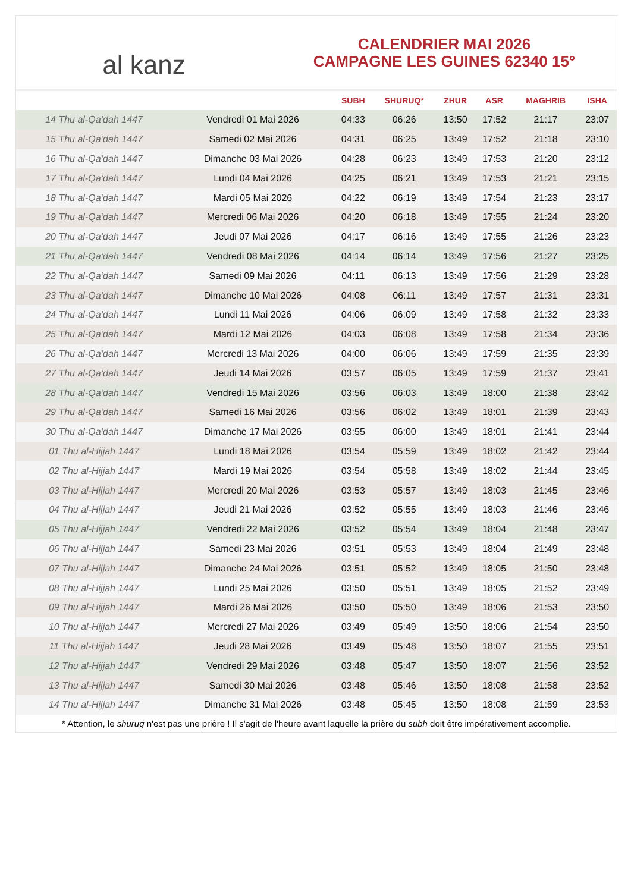al kanz
CALENDRIER MAI 2026
CAMPAGNE LES GUINES 62340 15°
| | | SUBH | SHURUQ* | ZHUR | ASR | MAGHRIB | ISHA |
| --- | --- | --- | --- | --- | --- | --- | --- |
| 14 Thu al-Qa‘dah 1447 | Vendredi 01 Mai 2026 | 04:33 | 06:26 | 13:50 | 17:52 | 21:17 | 23:07 |
| 15 Thu al-Qa‘dah 1447 | Samedi 02 Mai 2026 | 04:31 | 06:25 | 13:49 | 17:52 | 21:18 | 23:10 |
| 16 Thu al-Qa‘dah 1447 | Dimanche 03 Mai 2026 | 04:28 | 06:23 | 13:49 | 17:53 | 21:20 | 23:12 |
| 17 Thu al-Qa‘dah 1447 | Lundi 04 Mai 2026 | 04:25 | 06:21 | 13:49 | 17:53 | 21:21 | 23:15 |
| 18 Thu al-Qa‘dah 1447 | Mardi 05 Mai 2026 | 04:22 | 06:19 | 13:49 | 17:54 | 21:23 | 23:17 |
| 19 Thu al-Qa‘dah 1447 | Mercredi 06 Mai 2026 | 04:20 | 06:18 | 13:49 | 17:55 | 21:24 | 23:20 |
| 20 Thu al-Qa‘dah 1447 | Jeudi 07 Mai 2026 | 04:17 | 06:16 | 13:49 | 17:55 | 21:26 | 23:23 |
| 21 Thu al-Qa‘dah 1447 | Vendredi 08 Mai 2026 | 04:14 | 06:14 | 13:49 | 17:56 | 21:27 | 23:25 |
| 22 Thu al-Qa‘dah 1447 | Samedi 09 Mai 2026 | 04:11 | 06:13 | 13:49 | 17:56 | 21:29 | 23:28 |
| 23 Thu al-Qa‘dah 1447 | Dimanche 10 Mai 2026 | 04:08 | 06:11 | 13:49 | 17:57 | 21:31 | 23:31 |
| 24 Thu al-Qa‘dah 1447 | Lundi 11 Mai 2026 | 04:06 | 06:09 | 13:49 | 17:58 | 21:32 | 23:33 |
| 25 Thu al-Qa‘dah 1447 | Mardi 12 Mai 2026 | 04:03 | 06:08 | 13:49 | 17:58 | 21:34 | 23:36 |
| 26 Thu al-Qa‘dah 1447 | Mercredi 13 Mai 2026 | 04:00 | 06:06 | 13:49 | 17:59 | 21:35 | 23:39 |
| 27 Thu al-Qa‘dah 1447 | Jeudi 14 Mai 2026 | 03:57 | 06:05 | 13:49 | 17:59 | 21:37 | 23:41 |
| 28 Thu al-Qa‘dah 1447 | Vendredi 15 Mai 2026 | 03:56 | 06:03 | 13:49 | 18:00 | 21:38 | 23:42 |
| 29 Thu al-Qa‘dah 1447 | Samedi 16 Mai 2026 | 03:56 | 06:02 | 13:49 | 18:01 | 21:39 | 23:43 |
| 30 Thu al-Qa‘dah 1447 | Dimanche 17 Mai 2026 | 03:55 | 06:00 | 13:49 | 18:01 | 21:41 | 23:44 |
| 01 Thu al-Hijjah 1447 | Lundi 18 Mai 2026 | 03:54 | 05:59 | 13:49 | 18:02 | 21:42 | 23:44 |
| 02 Thu al-Hijjah 1447 | Mardi 19 Mai 2026 | 03:54 | 05:58 | 13:49 | 18:02 | 21:44 | 23:45 |
| 03 Thu al-Hijjah 1447 | Mercredi 20 Mai 2026 | 03:53 | 05:57 | 13:49 | 18:03 | 21:45 | 23:46 |
| 04 Thu al-Hijjah 1447 | Jeudi 21 Mai 2026 | 03:52 | 05:55 | 13:49 | 18:03 | 21:46 | 23:46 |
| 05 Thu al-Hijjah 1447 | Vendredi 22 Mai 2026 | 03:52 | 05:54 | 13:49 | 18:04 | 21:48 | 23:47 |
| 06 Thu al-Hijjah 1447 | Samedi 23 Mai 2026 | 03:51 | 05:53 | 13:49 | 18:04 | 21:49 | 23:48 |
| 07 Thu al-Hijjah 1447 | Dimanche 24 Mai 2026 | 03:51 | 05:52 | 13:49 | 18:05 | 21:50 | 23:48 |
| 08 Thu al-Hijjah 1447 | Lundi 25 Mai 2026 | 03:50 | 05:51 | 13:49 | 18:05 | 21:52 | 23:49 |
| 09 Thu al-Hijjah 1447 | Mardi 26 Mai 2026 | 03:50 | 05:50 | 13:49 | 18:06 | 21:53 | 23:50 |
| 10 Thu al-Hijjah 1447 | Mercredi 27 Mai 2026 | 03:49 | 05:49 | 13:50 | 18:06 | 21:54 | 23:50 |
| 11 Thu al-Hijjah 1447 | Jeudi 28 Mai 2026 | 03:49 | 05:48 | 13:50 | 18:07 | 21:55 | 23:51 |
| 12 Thu al-Hijjah 1447 | Vendredi 29 Mai 2026 | 03:48 | 05:47 | 13:50 | 18:07 | 21:56 | 23:52 |
| 13 Thu al-Hijjah 1447 | Samedi 30 Mai 2026 | 03:48 | 05:46 | 13:50 | 18:08 | 21:58 | 23:52 |
| 14 Thu al-Hijjah 1447 | Dimanche 31 Mai 2026 | 03:48 | 05:45 | 13:50 | 18:08 | 21:59 | 23:53 |
* Attention, le shuruq n'est pas une prière ! Il s'agit de l'heure avant laquelle la prière du subh doit être impérativement accomplie.